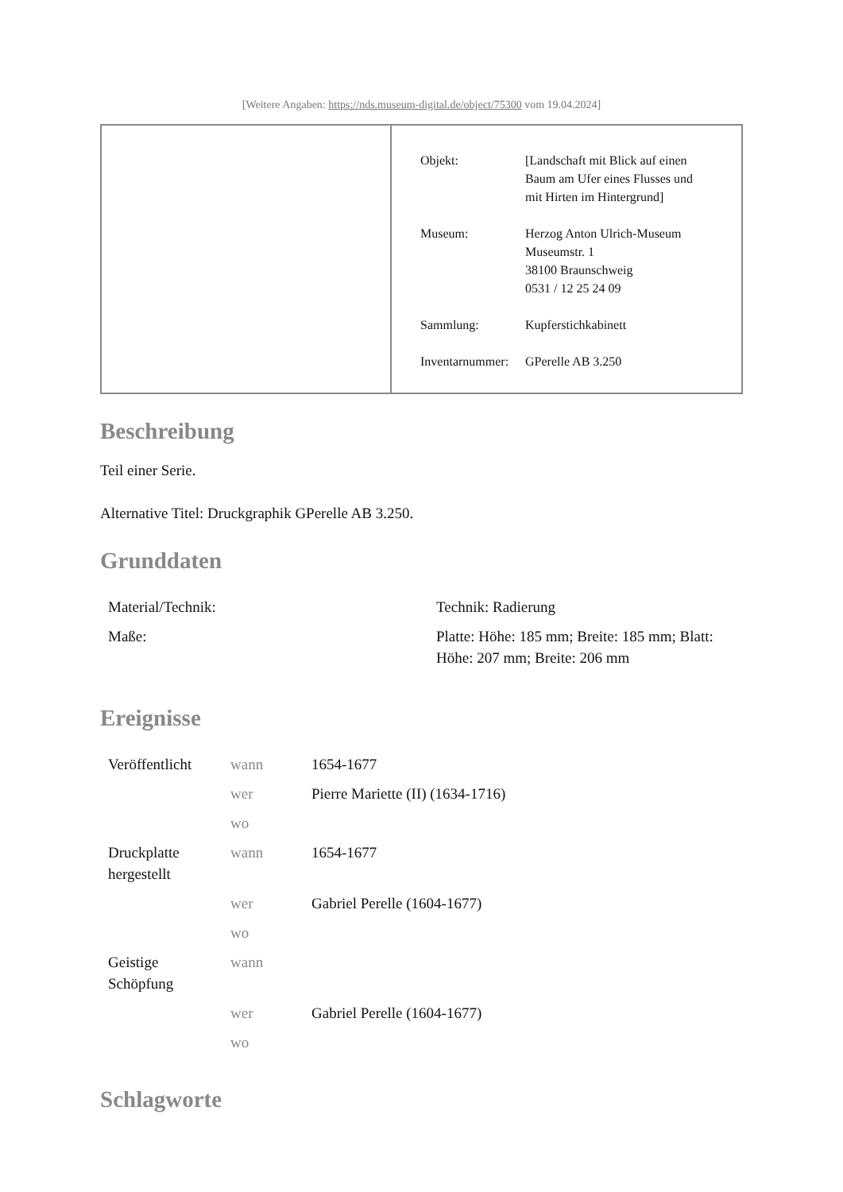[Weitere Angaben: https://nds.museum-digital.de/object/75300 vom 19.04.2024]
| Objekt: | [Landschaft mit Blick auf einen Baum am Ufer eines Flusses und mit Hirten im Hintergrund] |
| Museum: | Herzog Anton Ulrich-Museum Museumstr. 1 38100 Braunschweig 0531 / 12 25 24 09 |
| Sammlung: | Kupferstichkabinett |
| Inventarnummer: | GPerelle AB 3.250 |
Beschreibung
Teil einer Serie.
Alternative Titel: Druckgraphik GPerelle AB 3.250.
Grunddaten
| Material/Technik: | Technik: Radierung |
| Maße: | Platte: Höhe: 185 mm; Breite: 185 mm; Blatt: Höhe: 207 mm; Breite: 206 mm |
Ereignisse
| Veröffentlicht | wann | 1654-1677 |
| | wer | Pierre Mariette (II) (1634-1716) |
| | wo | |
| Druckplatte hergestellt | wann | 1654-1677 |
| | wer | Gabriel Perelle (1604-1677) |
| | wo | |
| Geistige Schöpfung | wann | |
| | wer | Gabriel Perelle (1604-1677) |
| | wo | |
Schlagworte